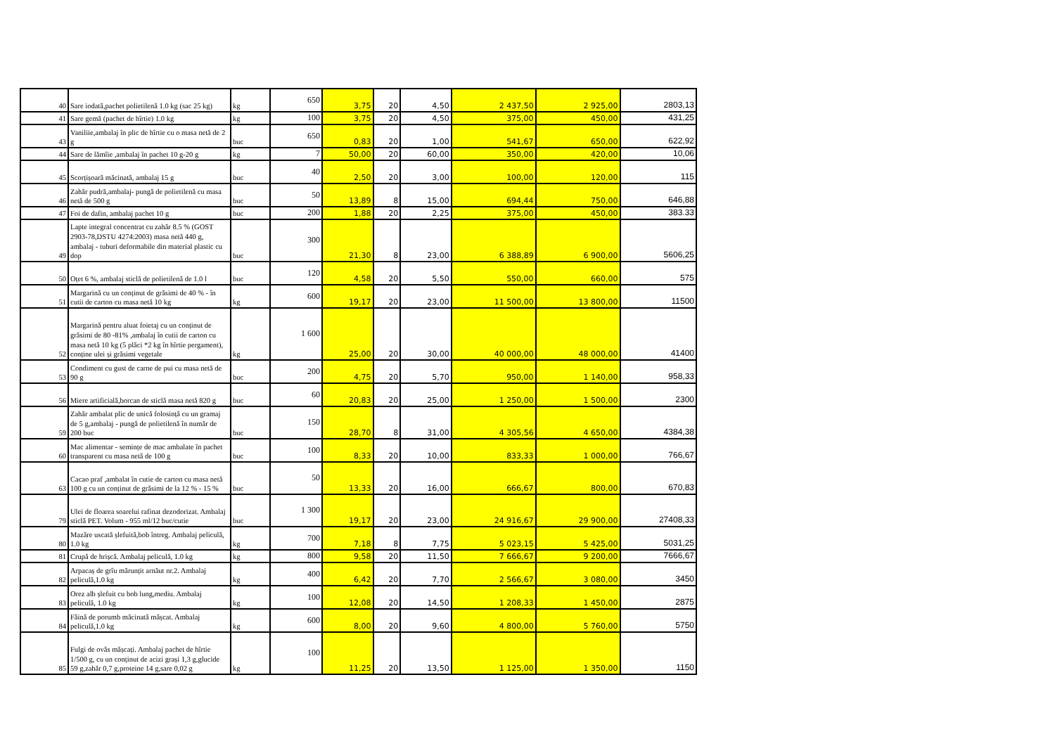| 40 | Sare iodată,pachet polietilenă 1.0 kg (sac 25 kg) | kg | 650 | 3,75 | 20 | 4,50 | 2 437,50 | 2 925,00 | 2803,13 |
| 41 | Sare gemă (pachet de hîrtie) 1.0 kg | kg | 100 | 3,75 | 20 | 4,50 | 375,00 | 450,00 | 431,25 |
| 43 | Vaniliie,ambalaj în plic de hîrtie cu o masa netă de 2 g | buc | 650 | 0,83 | 20 | 1,00 | 541,67 | 650,00 | 622,92 |
| 44 | Sare de lămîie ,ambalaj în pachet 10 g-20 g | kg | 7 | 50,00 | 20 | 60,00 | 350,00 | 420,00 | 10,06 |
| 45 | Scorțișoară măcinată, ambalaj 15 g | buc | 40 | 2,50 | 20 | 3,00 | 100,00 | 120,00 | 115 |
| 46 | Zahăr pudră,ambalaj- pungă de polietilenă cu masa netă de 500 g | buc | 50 | 13,89 | 8 | 15,00 | 694,44 | 750,00 | 646,88 |
| 47 | Foi de dafin, ambalaj pachet 10 g | buc | 200 | 1,88 | 20 | 2,25 | 375,00 | 450,00 | 383.33 |
| 49 | Lapte integral concentrat cu zahăr 8.5 % (GOST 2903-78,DSTU 4274:2003) masa netă 440 g, ambalaj - tuburi deformabile din material plastic cu dop | buc | 300 | 21,30 | 8 | 23,00 | 6 388,89 | 6 900,00 | 5606,25 |
| 50 | Oțet 6 %, ambalaj sticlă de polietilenă de 1.0 l | buc | 120 | 4,58 | 20 | 5,50 | 550,00 | 660,00 | 575 |
| 51 | Margarină cu un conținut de grăsimi de 40 % - în cutii de carton cu masa netă 10 kg | kg | 600 | 19,17 | 20 | 23,00 | 11 500,00 | 13 800,00 | 11500 |
| 52 | Margarină pentru aluat foietaj cu un conținut de grăsimi de 80 -81% ,ambalaj în cutii de carton cu masa netă 10 kg (5 plăci *2 kg în hîrtie pergament), conține ulei și grăsimi vegetale | kg | 1 600 | 25,00 | 20 | 30,00 | 40 000,00 | 48 000,00 | 41400 |
| 53 | Condiment cu gust de carne de pui cu masa netă de 90 g | buc | 200 | 4,75 | 20 | 5,70 | 950,00 | 1 140,00 | 958,33 |
| 56 | Miere artificială,borcan de sticlă masa netă 820 g | buc | 60 | 20,83 | 20 | 25,00 | 1 250,00 | 1 500,00 | 2300 |
| 59 | Zahăr ambalat plic de unică folosință cu un gramaj de 5 g,ambalaj - pungă de polietilenă în număr de 200 buc | buc | 150 | 28,70 | 8 | 31,00 | 4 305,56 | 4 650,00 | 4384,38 |
| 60 | Mac alimentar - semințe de mac ambalate în pachet transparent cu masa netă de 100 g | buc | 100 | 8,33 | 20 | 10,00 | 833,33 | 1 000,00 | 766,67 |
| 63 | Cacao praf ,ambalat în cutie de carton cu masa netă 100 g cu un conținut de grăsimi de la 12 % - 15 % | buc | 50 | 13,33 | 20 | 16,00 | 666,67 | 800,00 | 670,83 |
| 79 | Ulei de floarea soarelui rafinat dezodorizat. Ambalaj sticlă PET. Volum - 955 ml/12 buc/cutie | buc | 1 300 | 19,17 | 20 | 23,00 | 24 916,67 | 29 900,00 | 27408,33 |
| 80 | Mazăre uscată șlefuită,bob întreg. Ambalaj peliculă, 1.0 kg | kg | 700 | 7,18 | 8 | 7,75 | 5 023,15 | 5 425,00 | 5031,25 |
| 81 | Crupă de hrișcă. Ambalaj peliculă, 1.0 kg | kg | 800 | 9,58 | 20 | 11,50 | 7 666,67 | 9 200,00 | 7666,67 |
| 82 | Arpacaș de grîu mărunțit arnăut nr.2. Ambalaj peliculă,1.0 kg | kg | 400 | 6,42 | 20 | 7,70 | 2 566,67 | 3 080,00 | 3450 |
| 83 | Orez alb șlefuit cu bob lung,mediu. Ambalaj peliculă, 1.0 kg | kg | 100 | 12,08 | 20 | 14,50 | 1 208,33 | 1 450,00 | 2875 |
| 84 | Făină de porumb măcinată mășcat. Ambalaj peliculă,1.0 kg | kg | 600 | 8,00 | 20 | 9,60 | 4 800,00 | 5 760,00 | 5750 |
| 85 | Fulgi de ovăs mășcați. Ambalaj pachet de hîrtie 1/500 g, cu un conținut de acizi grași 1,3 g,glucide 59 g,zahăr 0,7 g,proteine 14 g,sare 0,02 g | kg | 100 | 11,25 | 20 | 13,50 | 1 125,00 | 1 350,00 | 1150 |